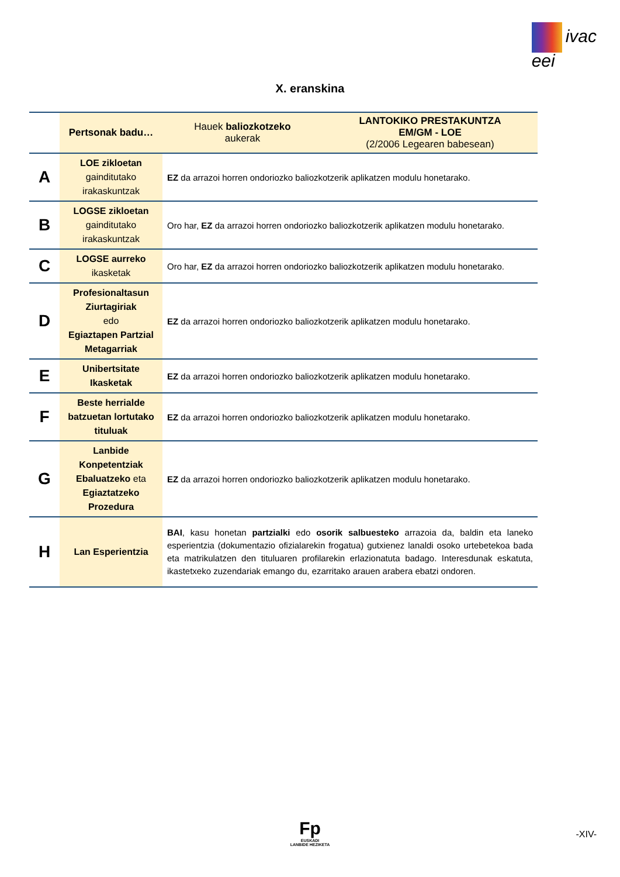ivac
eei
X. eranskina
| | Pertsonak badu… | Hauek baliozkotzeko aukerak | LANTOKIKO PRESTAKUNTZA EM/GM - LOE (2/2006 Legearen babesean) |
| --- | --- | --- | --- |
| A | LOE zikloetan gainditutako irakaskuntzak | EZ da arrazoi horren ondoriozko baliozkotzerik aplikatzen modulu honetarako. | |
| B | LOGSE zikloetan gainditutako irakaskuntzak | Oro har, EZ da arrazoi horren ondoriozko baliozkotzerik aplikatzen modulu honetarako. | |
| C | LOGSE aurreko ikasketak | Oro har, EZ da arrazoi horren ondoriozko baliozkotzerik aplikatzen modulu honetarako. | |
| D | Profesionaltasun Ziurtagiriak edo Egiaztapen Partzial Metagarriak | EZ da arrazoi horren ondoriozko baliozkotzerik aplikatzen modulu honetarako. | |
| E | Unibertsitate Ikasketak | EZ da arrazoi horren ondoriozko baliozkotzerik aplikatzen modulu honetarako. | |
| F | Beste herrialde batzuetan lortutako tituluak | EZ da arrazoi horren ondoriozko baliozkotzerik aplikatzen modulu honetarako. | |
| G | Lanbide Konpetentziak Ebaluatzeko eta Egiaztatzeko Prozedura | EZ da arrazoi horren ondoriozko baliozkotzerik aplikatzen modulu honetarako. | |
| H | Lan Esperientzia | BAI , kasu honetan partzialki edo osorik salbuesteko arrazoia da, baldin eta laneko esperientzia (dokumentazio ofizialarekin frogatua) gutxienez lanaldi osoko urtebetekoa bada eta matrikulatzen den tituluaren profilarekin erlazionatuta badago. Interesdunak eskatuta, ikastetxeko zuzendariak emango du, ezarritako arauen arabera ebatzi ondoren. | |
Fp
EUSKADI
LANBIDE HEZIKETA
-XIV-